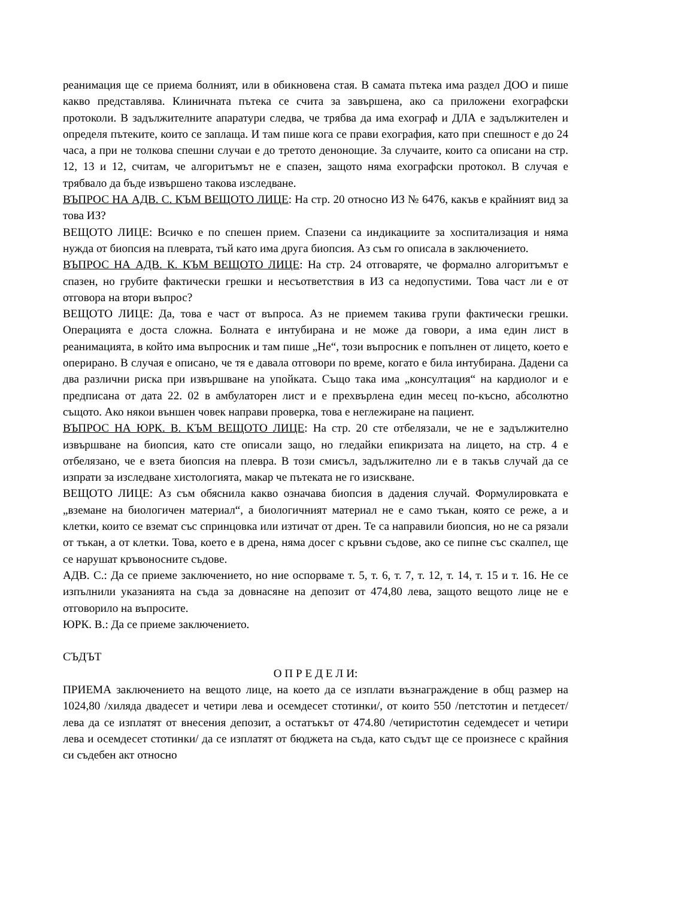реанимация ще се приема болният, или в обикновена стая. В самата пътека има раздел ДОО и пише какво представлява. Клиничната пътека се счита за завършена, ако са приложени ехографски протоколи. В задължителните апаратури следва, че трябва да има ехограф и ДЛА е задължителен и определя пътеките, които се заплаща. И там пише кога се прави ехография, като при спешност е до 24 часа, а при не толкова спешни случаи е до третото денонощие. За случаите, които са описани на стр. 12, 13 и 12, считам, че алгоритъмът не е спазен, защото няма ехографски протокол. В случая е трябвало да бъде извършено такова изследване.
ВЪПРОС НА АДВ. С. КЪМ ВЕЩОТО ЛИЦЕ: На стр. 20 относно ИЗ № 6476, какъв е крайният вид за това ИЗ?
ВЕЩОТО ЛИЦЕ: Всичко е по спешен прием. Спазени са индикациите за хоспитализация и няма нужда от биопсия на плеврата, тъй като има друга биопсия. Аз съм го описала в заключението.
ВЪПРОС НА АДВ. К. КЪМ ВЕЩОТО ЛИЦЕ: На стр. 24 отговаряте, че формално алгоритъмът е спазен, но грубите фактически грешки и несъответствия в ИЗ са недопустими. Това част ли е от отговора на втори въпрос?
ВЕЩОТО ЛИЦЕ: Да, това е част от въпроса. Аз не приемем такива групи фактически грешки. Операцията е доста сложна. Болната е интубирана и не може да говори, а има един лист в реанимацията, в който има въпросник и там пише „Не“, този въпросник е попълнен от лицето, което е оперирано. В случая е описано, че тя е давала отговори по време, когато е била интубирана. Дадени са два различни риска при извършване на упойката. Също така има „консултация“ на кардиолог и е предписана от дата 22. 02 в амбулаторен лист и е прехвърлена един месец по-късно, абсолютно същото. Ако някои външен човек направи проверка, това е неглежиране на пациент.
ВЪПРОС НА ЮРК. В. КЪМ ВЕЩОТО ЛИЦЕ: На стр. 20 сте отбелязали, че не е задължително извършване на биопсия, като сте описали защо, но гледайки епикризата на лицето, на стр. 4 е отбелязано, че е взета биопсия на плевра. В този смисъл, задължително ли е в такъв случай да се изпрати за изследване хистологията, макар че пътеката не го изискване.
ВЕЩОТО ЛИЦЕ: Аз съм обяснила какво означава биопсия в дадения случай. Формулировката е „вземане на биологичен материал“, а биологичният материал не е само тъкан, която се реже, а и клетки, които се вземат със спринцовка или изтичат от дрен. Те са направили биопсия, но не са рязали от тъкан, а от клетки. Това, което е в дрена, няма досег с кръвни съдове, ако се пипне със скалпел, ще се нарушат кръвоносните съдове.
АДВ. С.: Да се приеме заключението, но ние оспорваме т. 5, т. 6, т. 7, т. 12, т. 14, т. 15 и т. 16. Не се изпълнили указанията на съда за довнасяне на депозит от 474,80 лева, защото вещото лице не е отговорило на въпросите.
ЮРК. В.: Да се приеме заключението.
СЪДЪТ
О П Р Е Д Е Л И:
ПРИЕМА заключението на вещото лице, на което да се изплати възнаграждение в общ размер на 1024,80 /хиляда двадесет и четири лева и осемдесет стотинки/, от които 550 /петстотин и петдесет/ лева да се изплатят от внесения депозит, а остатъкът от 474.80 /четиристотин седемдесет и четири лева и осемдесет стотинки/ да се изплатят от бюджета на съда, като съдът ще се произнесе с крайния си съдебен акт относно